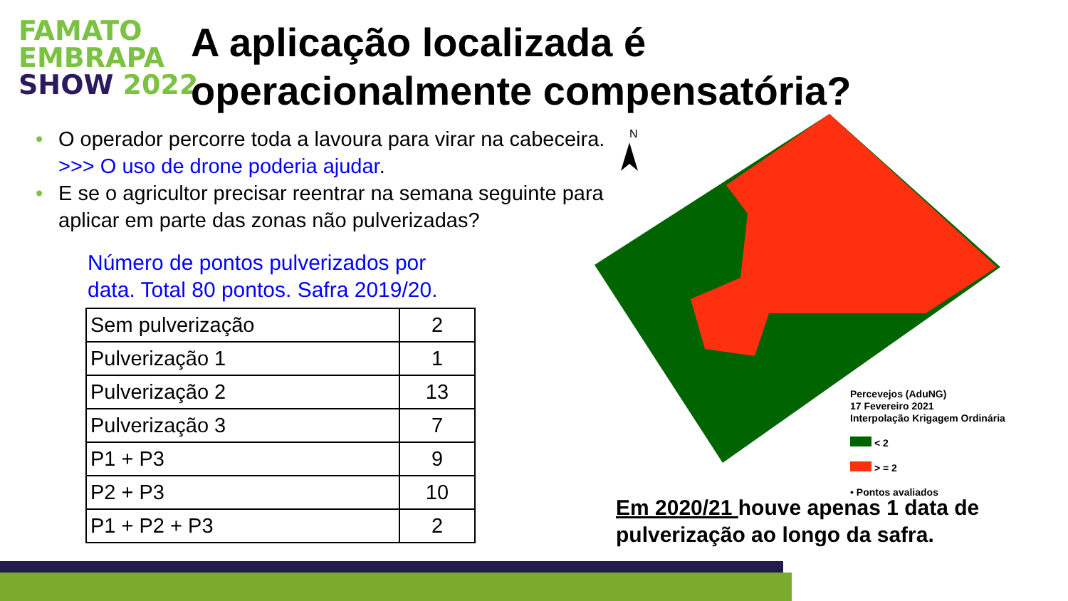FAMATO
EMBRAPA
SHOW 2022
A aplicação localizada é
operacionalmente compensatória?
• O operador percorre toda a lavoura para virar na cabeceira. >>> O uso de drone poderia ajudar.
• E se o agricultor precisar reentrar na semana seguinte para aplicar em parte das zonas não pulverizadas?
Número de pontos pulverizados por
data. Total 80 pontos. Safra 2019/20.
| Sem pulverização | 2 |
| Pulverização 1 | 1 |
| Pulverização 2 | 13 |
| Pulverização 3 | 7 |
| P1 + P3 | 9 |
| P2 + P3 | 10 |
| P1 + P2 + P3 | 2 |
N
Percevejos (AduNG)
17 Fevereiro 2021
Interpolação Krigagem Ordinária
< 2
> = 2
• Pontos avaliados
Em 2020/21 houve apenas 1 data de
pulverização ao longo da safra.